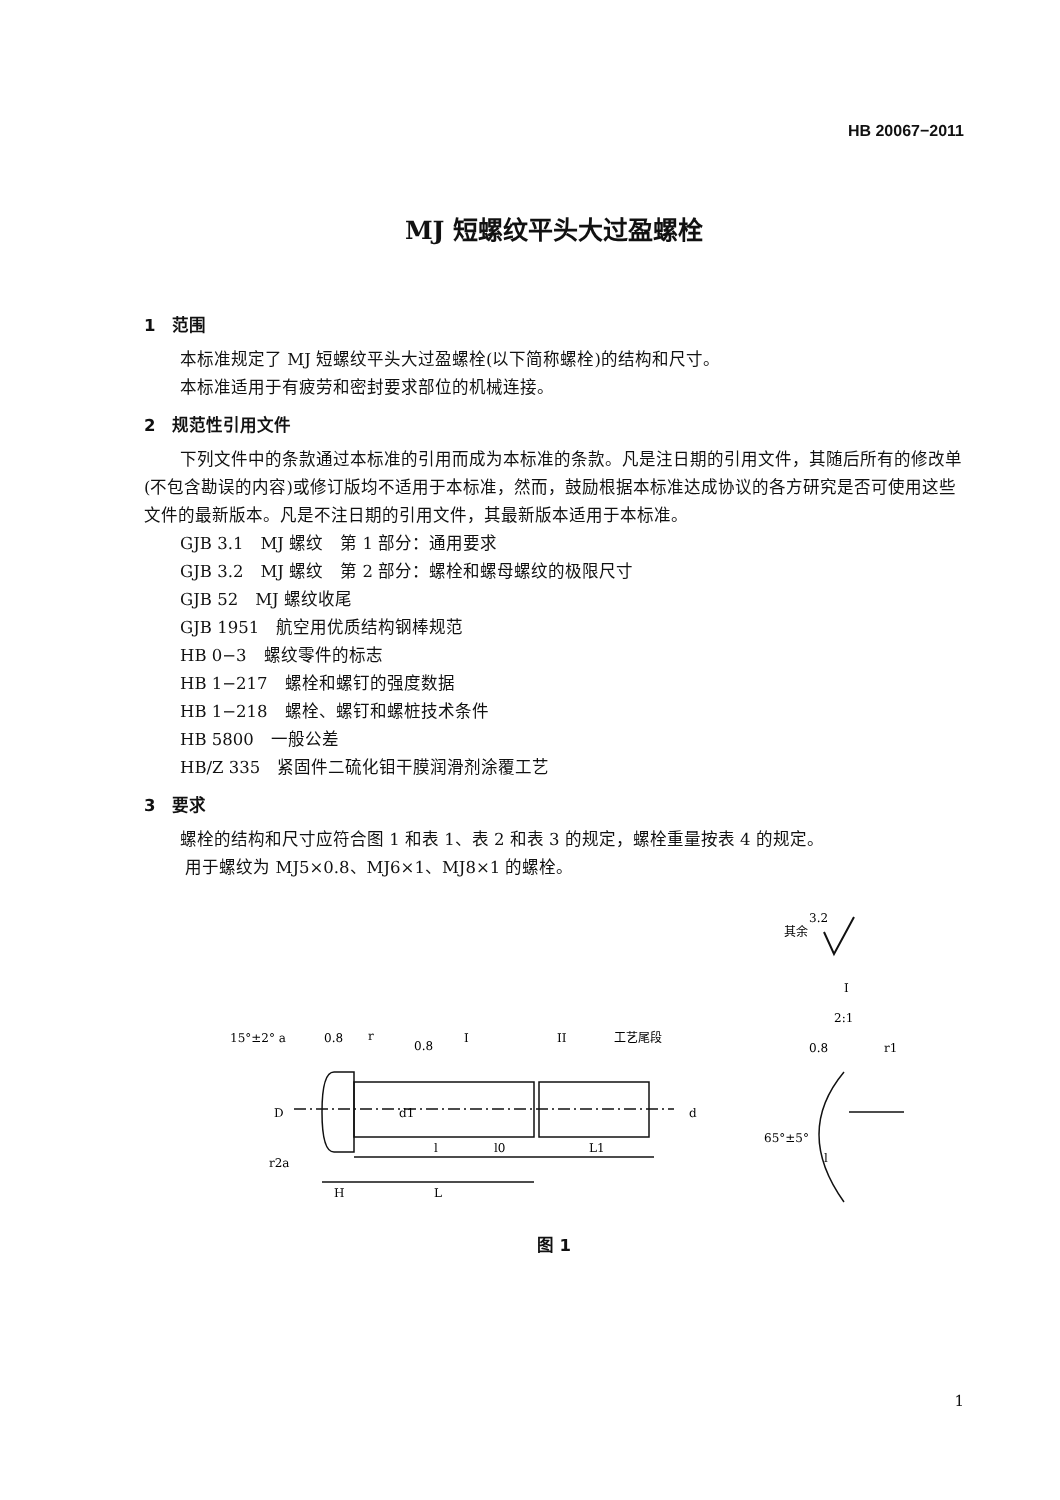HB 20067−2011
MJ 短螺纹平头大过盈螺栓
1　范围
本标准规定了 MJ 短螺纹平头大过盈螺栓(以下简称螺栓)的结构和尺寸。
本标准适用于有疲劳和密封要求部位的机械连接。
2　规范性引用文件
下列文件中的条款通过本标准的引用而成为本标准的条款。凡是注日期的引用文件，其随后所有的修改单(不包含勘误的内容)或修订版均不适用于本标准，然而，鼓励根据本标准达成协议的各方研究是否可使用这些文件的最新版本。凡是不注日期的引用文件，其最新版本适用于本标准。
GJB 3.1　MJ 螺纹　第 1 部分：通用要求
GJB 3.2　MJ 螺纹　第 2 部分：螺栓和螺母螺纹的极限尺寸
GJB 52　MJ 螺纹收尾
GJB 1951　航空用优质结构钢棒规范
HB 0−3　螺纹零件的标志
HB 1−217　螺栓和螺钉的强度数据
HB 1−218　螺栓、螺钉和螺桩技术条件
HB 5800　一般公差
HB/Z 335　紧固件二硫化钼干膜润滑剂涂覆工艺
3　要求
螺栓的结构和尺寸应符合图 1 和表 1、表 2 和表 3 的规定，螺栓重量按表 4 的规定。
用于螺纹为 MJ5×0.8、MJ6×1、MJ8×1 的螺栓。
其余
3.2
15°±2° a
0.8
r
0.8
I
II
工艺尾段
D
d1
d
l
l0
L1
r2a
H
L
I
2:1
0.8
r1
65°±5°
l
图 1
1